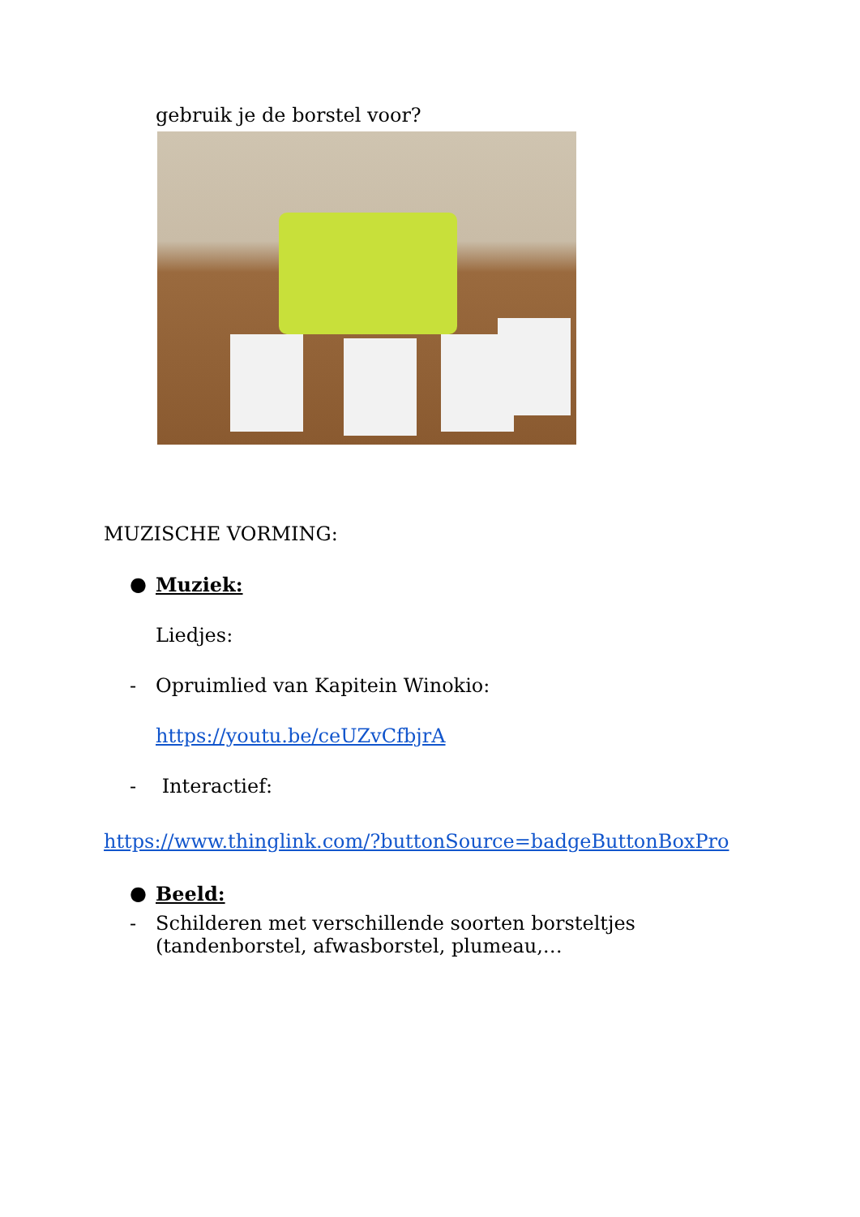gebruik je de borstel voor?
MUZISCHE VORMING:
● Muziek:
Liedjes:
- Opruimlied van Kapitein Winokio:
https://youtu.be/ceUZvCfbjrA
- Interactief:
https://www.thinglink.com/?buttonSource=badgeButtonBoxPro
● Beeld:
- Schilderen met verschillende soorten borsteltjes (tandenborstel, afwasborstel, plumeau,…